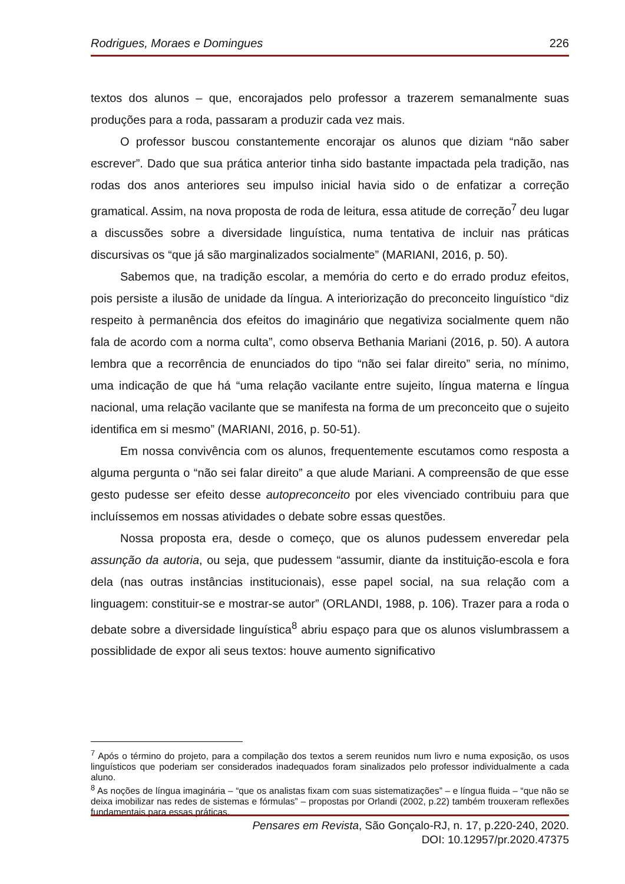Rodrigues, Moraes e Domingues 226
textos dos alunos – que, encorajados pelo professor a trazerem semanalmente suas produções para a roda, passaram a produzir cada vez mais.
O professor buscou constantemente encorajar os alunos que diziam “não saber escrever”. Dado que sua prática anterior tinha sido bastante impactada pela tradição, nas rodas dos anos anteriores seu impulso inicial havia sido o de enfatizar a correção gramatical. Assim, na nova proposta de roda de leitura, essa atitude de correção<sup>7</sup> deu lugar a discussões sobre a diversidade linguística, numa tentativa de incluir nas práticas discursivas os “que já são marginalizados socialmente” (MARIANI, 2016, p. 50).
Sabemos que, na tradição escolar, a memória do certo e do errado produz efeitos, pois persiste a ilusão de unidade da língua. A interiorização do preconceito linguístico “diz respeito à permanência dos efeitos do imaginário que negativiza socialmente quem não fala de acordo com a norma culta”, como observa Bethania Mariani (2016, p. 50). A autora lembra que a recorrência de enunciados do tipo “não sei falar direito” seria, no mínimo, uma indicação de que há “uma relação vacilante entre sujeito, língua materna e língua nacional, uma relação vacilante que se manifesta na forma de um preconceito que o sujeito identifica em si mesmo” (MARIANI, 2016, p. 50-51).
Em nossa convivência com os alunos, frequentemente escutamos como resposta a alguma pergunta o “não sei falar direito” a que alude Mariani. A compreensão de que esse gesto pudesse ser efeito desse autopreconceito por eles vivenciado contribuiu para que incluíssemos em nossas atividades o debate sobre essas questões.
Nossa proposta era, desde o começo, que os alunos pudessem enveredar pela assunção da autoria, ou seja, que pudessem “assumir, diante da instituição-escola e fora dela (nas outras instâncias institucionais), esse papel social, na sua relação com a linguagem: constituir-se e mostrar-se autor” (ORLANDI, 1988, p. 106). Trazer para a roda o debate sobre a diversidade linguística<sup>8</sup> abriu espaço para que os alunos vislumbrassem a possiblidade de expor ali seus textos: houve aumento significativo
<sup>7</sup> Após o término do projeto, para a compilação dos textos a serem reunidos num livro e numa exposição, os usos linguísticos que poderiam ser considerados inadequados foram sinalizados pelo professor individualmente a cada aluno.
<sup>8</sup> As noções de língua imaginária – “que os analistas fixam com suas sistematizações” – e língua fluida – “que não se deixa imobilizar nas redes de sistemas e fórmulas” – propostas por Orlandi (2002, p.22) também trouxeram reflexões fundamentais para essas práticas.
Pensares em Revista, São Gonçalo-RJ, n. 17, p.220-240, 2020.
DOI: 10.12957/pr.2020.47375